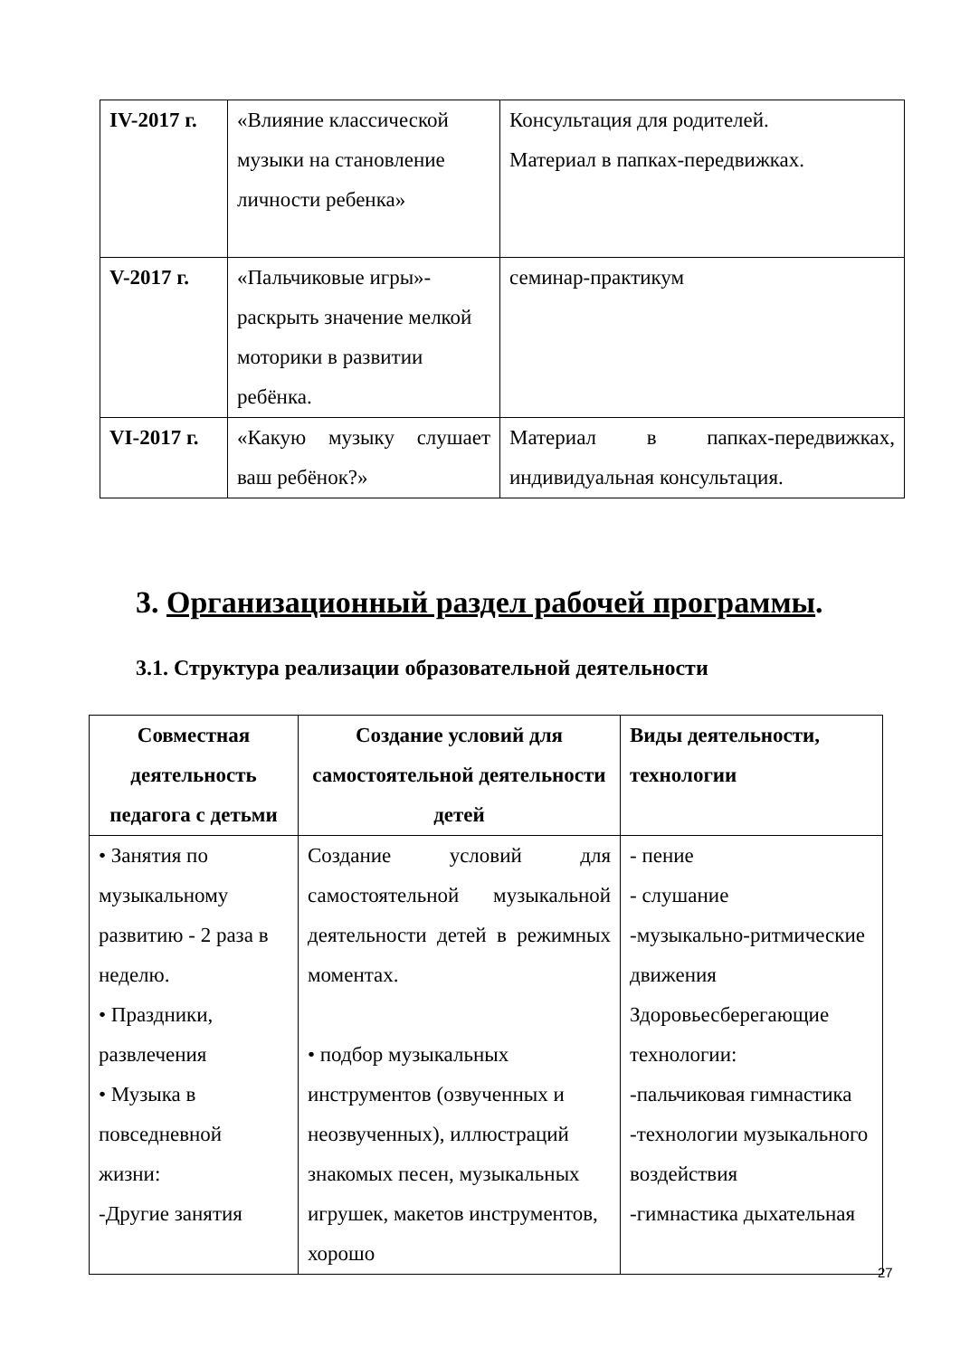| IV-2017 г. | «Влияние классической музыки на становление личности ребенка» | Консультация для родителей. Материал в папках-передвижках. |
| V-2017 г. | «Пальчиковые игры»- раскрыть значение мелкой моторики в развитии ребёнка. | семинар-практикум |
| VI-2017 г. | «Какую музыку слушает ваш ребёнок?» | Материал в папках-передвижках, индивидуальная консультация. |
3. Организационный раздел рабочей программы.
3.1. Структура реализации образовательной деятельности
| Совместная деятельность педагога с детьми | Создание условий для самостоятельной деятельности детей | Виды деятельности, технологии |
| --- | --- | --- |
| • Занятия по музыкальному развитию - 2 раза в неделю. • Праздники, развлечения • Музыка в повседневной жизни: -Другие занятия | Создание условий для самостоятельной музыкальной деятельности детей в режимных моментах. • подбор музыкальных инструментов (озвученных и неозвученных), иллюстраций знакомых песен, музыкальных игрушек, макетов инструментов, хорошо | - пение - слушание -музыкально-ритмические движения Здоровьесберегающие технологии: -пальчиковая гимнастика -технологии музыкального воздействия -гимнастика дыхательная |
27